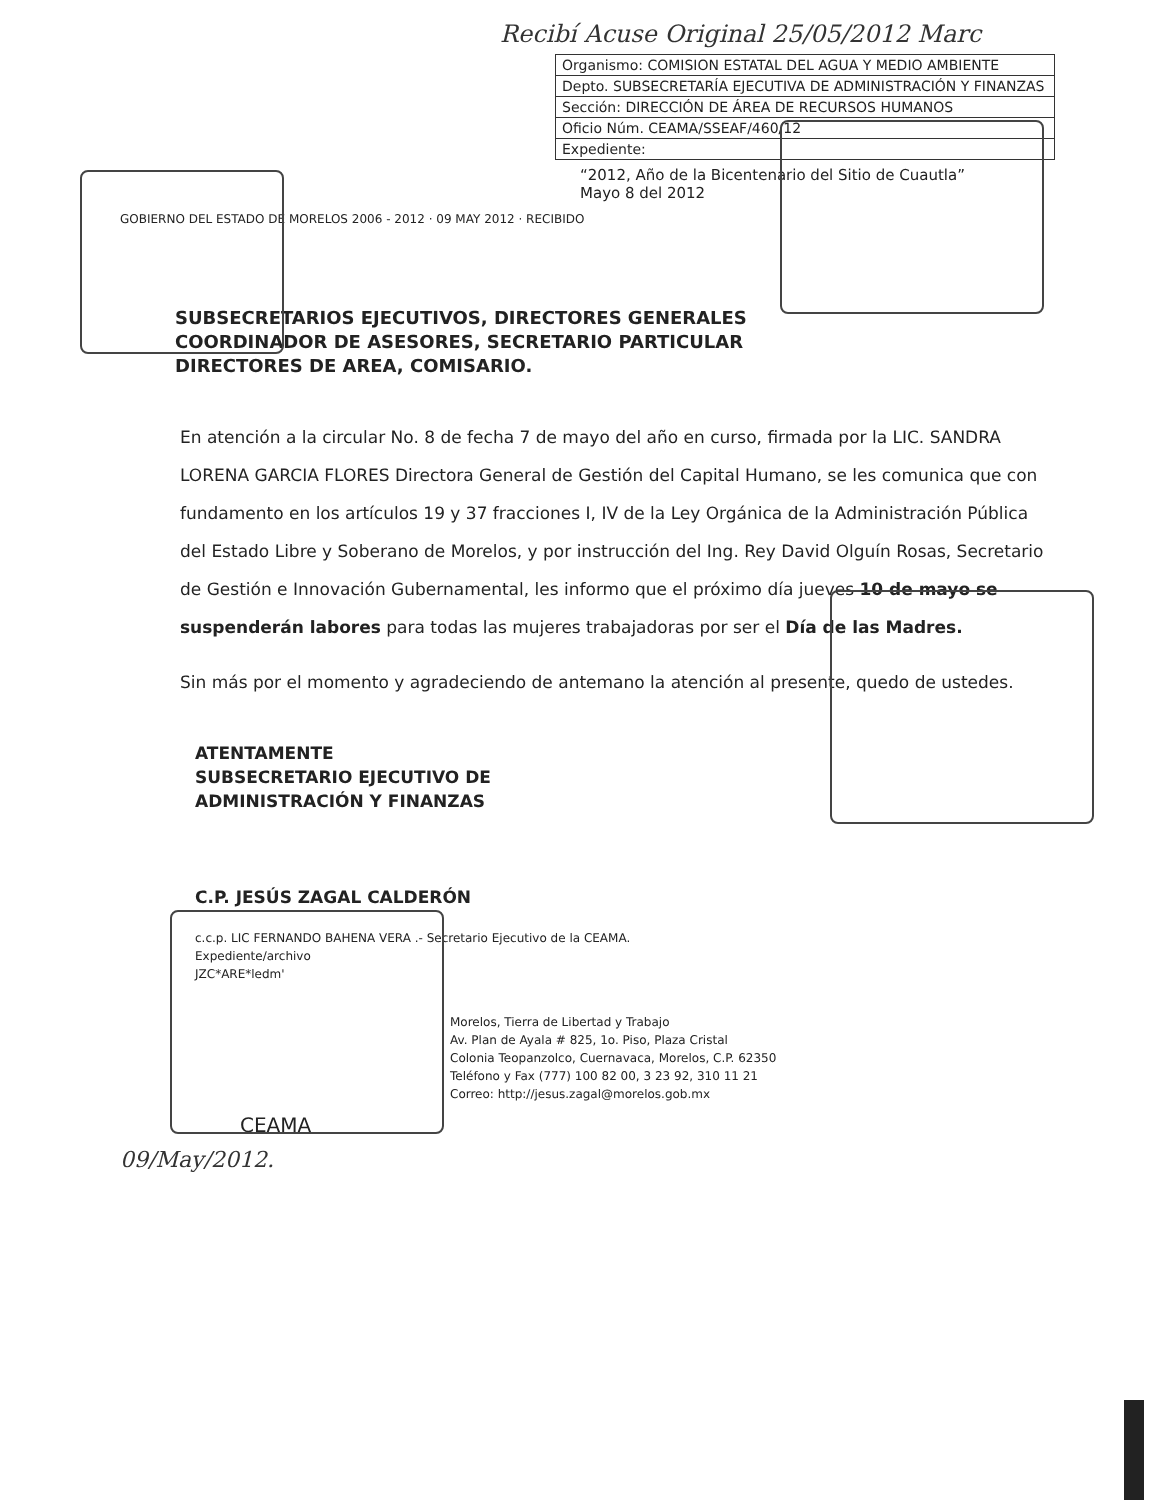Recibí Acuse Original 25/05/2012 Marc
| Organismo: COMISION ESTATAL DEL AGUA Y MEDIO AMBIENTE |
| Depto. SUBSECRETARÍA EJECUTIVA DE ADMINISTRACIÓN Y FINANZAS |
| Sección: DIRECCIÓN DE ÁREA DE RECURSOS HUMANOS |
| Oficio Núm. CEAMA/SSEAF/460/12 |
| Expediente: |
“2012, Año de la Bicentenario del Sitio de Cuautla”
Mayo 8 del 2012
GOBIERNO DEL ESTADO DE MORELOS 2006 - 2012 · 09 MAY 2012 · RECIBIDO
SUBSECRETARIOS EJECUTIVOS, DIRECTORES GENERALES COORDINADOR DE ASESORES, SECRETARIO PARTICULAR DIRECTORES DE AREA, COMISARIO.
En atención a la circular No. 8 de fecha 7 de mayo del año en curso, firmada por la LIC. SANDRA LORENA GARCIA FLORES Directora General de Gestión del Capital Humano, se les comunica que con fundamento en los artículos 19 y 37 fracciones I, IV de la Ley Orgánica de la Administración Pública del Estado Libre y Soberano de Morelos, y por instrucción del Ing. Rey David Olguín Rosas, Secretario de Gestión e Innovación Gubernamental, les informo que el próximo día jueves 10 de mayo se suspenderán labores para todas las mujeres trabajadoras por ser el Día de las Madres.
Sin más por el momento y agradeciendo de antemano la atención al presente, quedo de ustedes.
ATENTAMENTE
SUBSECRETARIO EJECUTIVO DE
ADMINISTRACIÓN Y FINANZAS
C.P. JESÚS ZAGAL CALDERÓN
c.c.p. LIC FERNANDO BAHENA VERA .- Secretario Ejecutivo de la CEAMA.
Expediente/archivo
JZC*ARE*ledm'
Morelos, Tierra de Libertad y Trabajo
Av. Plan de Ayala # 825, 1o. Piso, Plaza Cristal
Colonia Teopanzolco, Cuernavaca, Morelos, C.P. 62350
Teléfono y Fax (777) 100 82 00, 3 23 92, 310 11 21
Correo: http://jesus.zagal@morelos.gob.mx
CEAMA
09/May/2012.